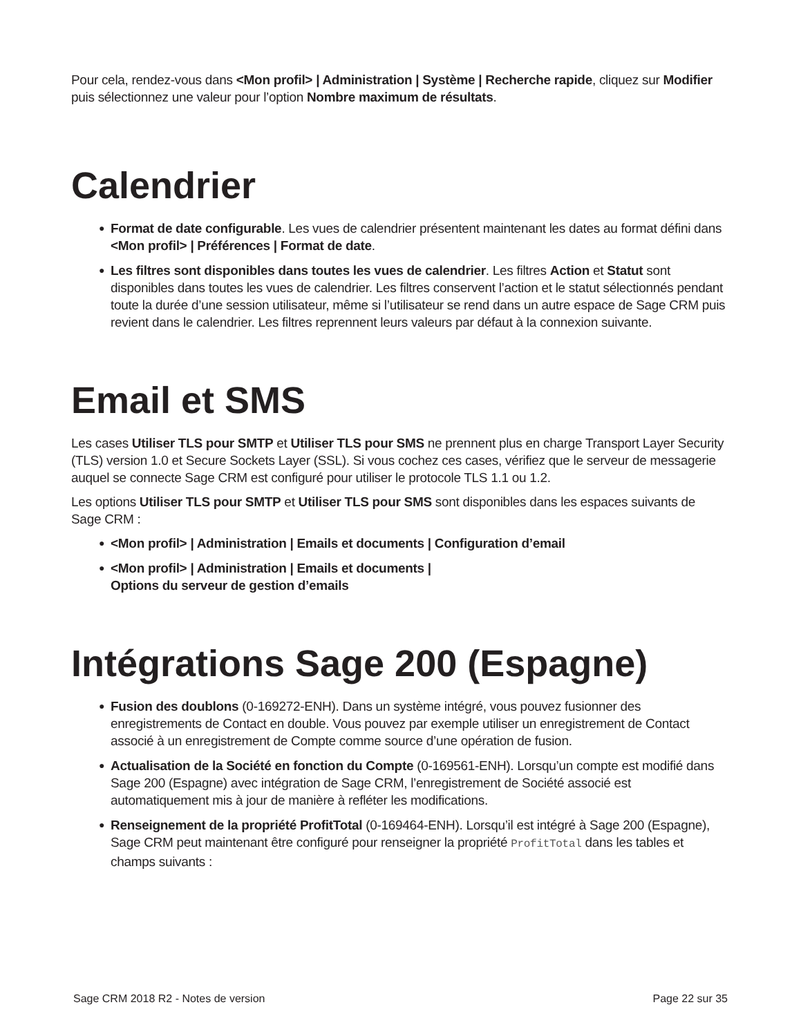Pour cela, rendez-vous dans <Mon profil> | Administration | Système | Recherche rapide, cliquez sur Modifier puis sélectionnez une valeur pour l’option Nombre maximum de résultats.
Calendrier
● Format de date configurable. Les vues de calendrier présentent maintenant les dates au format défini dans <Mon profil> | Préférences | Format de date.
● Les filtres sont disponibles dans toutes les vues de calendrier. Les filtres Action et Statut sont disponibles dans toutes les vues de calendrier. Les filtres conservent l’action et le statut sélectionnés pendant toute la durée d’une session utilisateur, même si l’utilisateur se rend dans un autre espace de Sage CRM puis revient dans le calendrier. Les filtres reprennent leurs valeurs par défaut à la connexion suivante.
Email et SMS
Les cases Utiliser TLS pour SMTP et Utiliser TLS pour SMS ne prennent plus en charge Transport Layer Security (TLS) version 1.0 et Secure Sockets Layer (SSL). Si vous cochez ces cases, vérifiez que le serveur de messagerie auquel se connecte Sage CRM est configuré pour utiliser le protocole TLS 1.1 ou 1.2.
Les options Utiliser TLS pour SMTP et Utiliser TLS pour SMS sont disponibles dans les espaces suivants de Sage CRM :
● <Mon profil> | Administration | Emails et documents | Configuration d’email
● <Mon profil> | Administration | Emails et documents |
Options du serveur de gestion d’emails
Intégrations Sage 200 (Espagne)
● Fusion des doublons (0-169272-ENH). Dans un système intégré, vous pouvez fusionner des enregistrements de Contact en double. Vous pouvez par exemple utiliser un enregistrement de Contact associé à un enregistrement de Compte comme source d’une opération de fusion.
● Actualisation de la Société en fonction du Compte (0-169561-ENH). Lorsqu’un compte est modifié dans Sage 200 (Espagne) avec intégration de Sage CRM, l’enregistrement de Société associé est automatiquement mis à jour de manière à refléter les modifications.
● Renseignement de la propriété ProfitTotal (0-169464-ENH). Lorsqu’il est intégré à Sage 200 (Espagne), Sage CRM peut maintenant être configuré pour renseigner la propriété ProfitTotal dans les tables et champs suivants :
Sage CRM 2018 R2 - Notes de version Page 22 sur 35